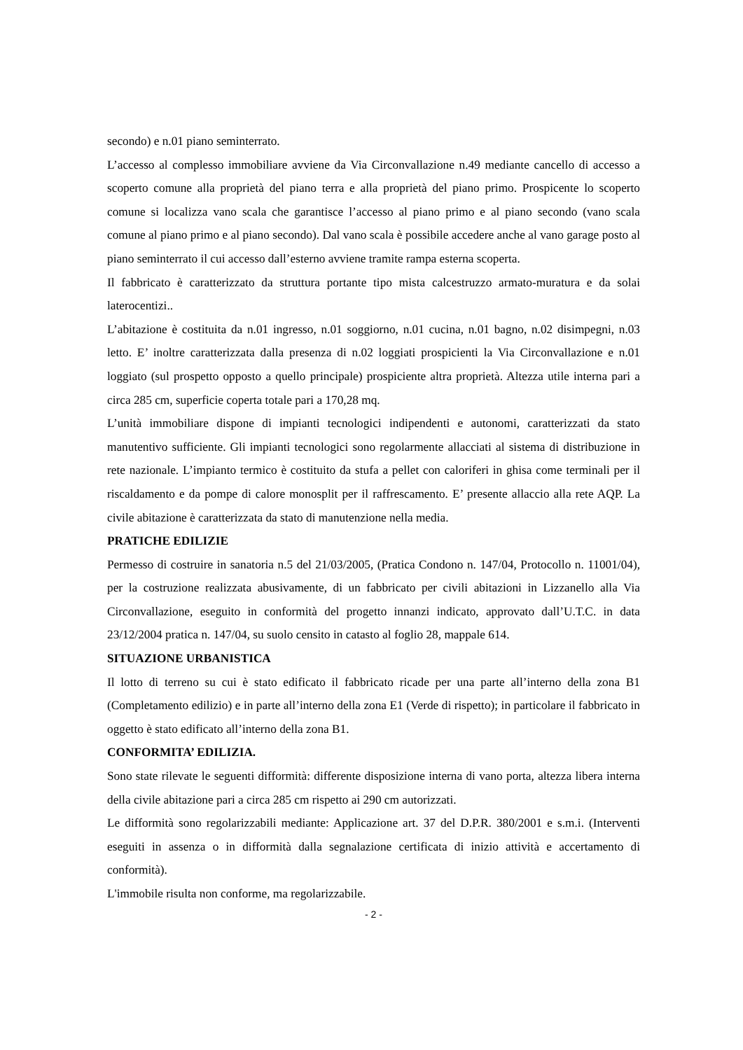secondo) e n.01 piano seminterrato.
L’accesso al complesso immobiliare avviene da Via Circonvallazione n.49 mediante cancello di accesso a scoperto comune alla proprietà del piano terra e alla proprietà del piano primo. Prospicente lo scoperto comune si localizza vano scala che garantisce l’accesso al piano primo e al piano secondo (vano scala comune al piano primo e al piano secondo). Dal vano scala è possibile accedere anche al vano garage posto al piano seminterrato il cui accesso dall’esterno avviene tramite rampa esterna scoperta.
Il fabbricato è caratterizzato da struttura portante tipo mista calcestruzzo armato-muratura e da solai laterocentizi..
L’abitazione è costituita da n.01 ingresso, n.01 soggiorno, n.01 cucina, n.01 bagno, n.02 disimpegni, n.03 letto. E’ inoltre caratterizzata dalla presenza di n.02 loggiati prospicienti la Via Circonvallazione e n.01 loggiato (sul prospetto opposto a quello principale) prospiciente altra proprietà. Altezza utile interna pari a circa 285 cm, superficie coperta totale pari a 170,28 mq.
L’unità immobiliare dispone di impianti tecnologici indipendenti e autonomi, caratterizzati da stato manutentivo sufficiente. Gli impianti tecnologici sono regolarmente allacciati al sistema di distribuzione in rete nazionale. L’impianto termico è costituito da stufa a pellet con caloriferi in ghisa come terminali per il riscaldamento e da pompe di calore monosplit per il raffrescamento. E’ presente allaccio alla rete AQP. La civile abitazione è caratterizzata da stato di manutenzione nella media.
PRATICHE EDILIZIE
Permesso di costruire in sanatoria n.5 del 21/03/2005, (Pratica Condono n. 147/04, Protocollo n. 11001/04), per la costruzione realizzata abusivamente, di un fabbricato per civili abitazioni in Lizzanello alla Via Circonvallazione, eseguito in conformità del progetto innanzi indicato, approvato dall’U.T.C. in data 23/12/2004 pratica n. 147/04, su suolo censito in catasto al foglio 28, mappale 614.
SITUAZIONE URBANISTICA
Il lotto di terreno su cui è stato edificato il fabbricato ricade per una parte all’interno della zona B1 (Completamento edilizio) e in parte all’interno della zona E1 (Verde di rispetto); in particolare il fabbricato in oggetto è stato edificato all’interno della zona B1.
CONFORMITA’ EDILIZIA.
Sono state rilevate le seguenti difformità: differente disposizione interna di vano porta, altezza libera interna della civile abitazione pari a circa 285 cm rispetto ai 290 cm autorizzati.
Le difformità sono regolarizzabili mediante: Applicazione art. 37 del D.P.R. 380/2001 e s.m.i. (Interventi eseguiti in assenza o in difformità dalla segnalazione certificata di inizio attività e accertamento di conformità).
L'immobile risulta non conforme, ma regolarizzabile.
- 2 -